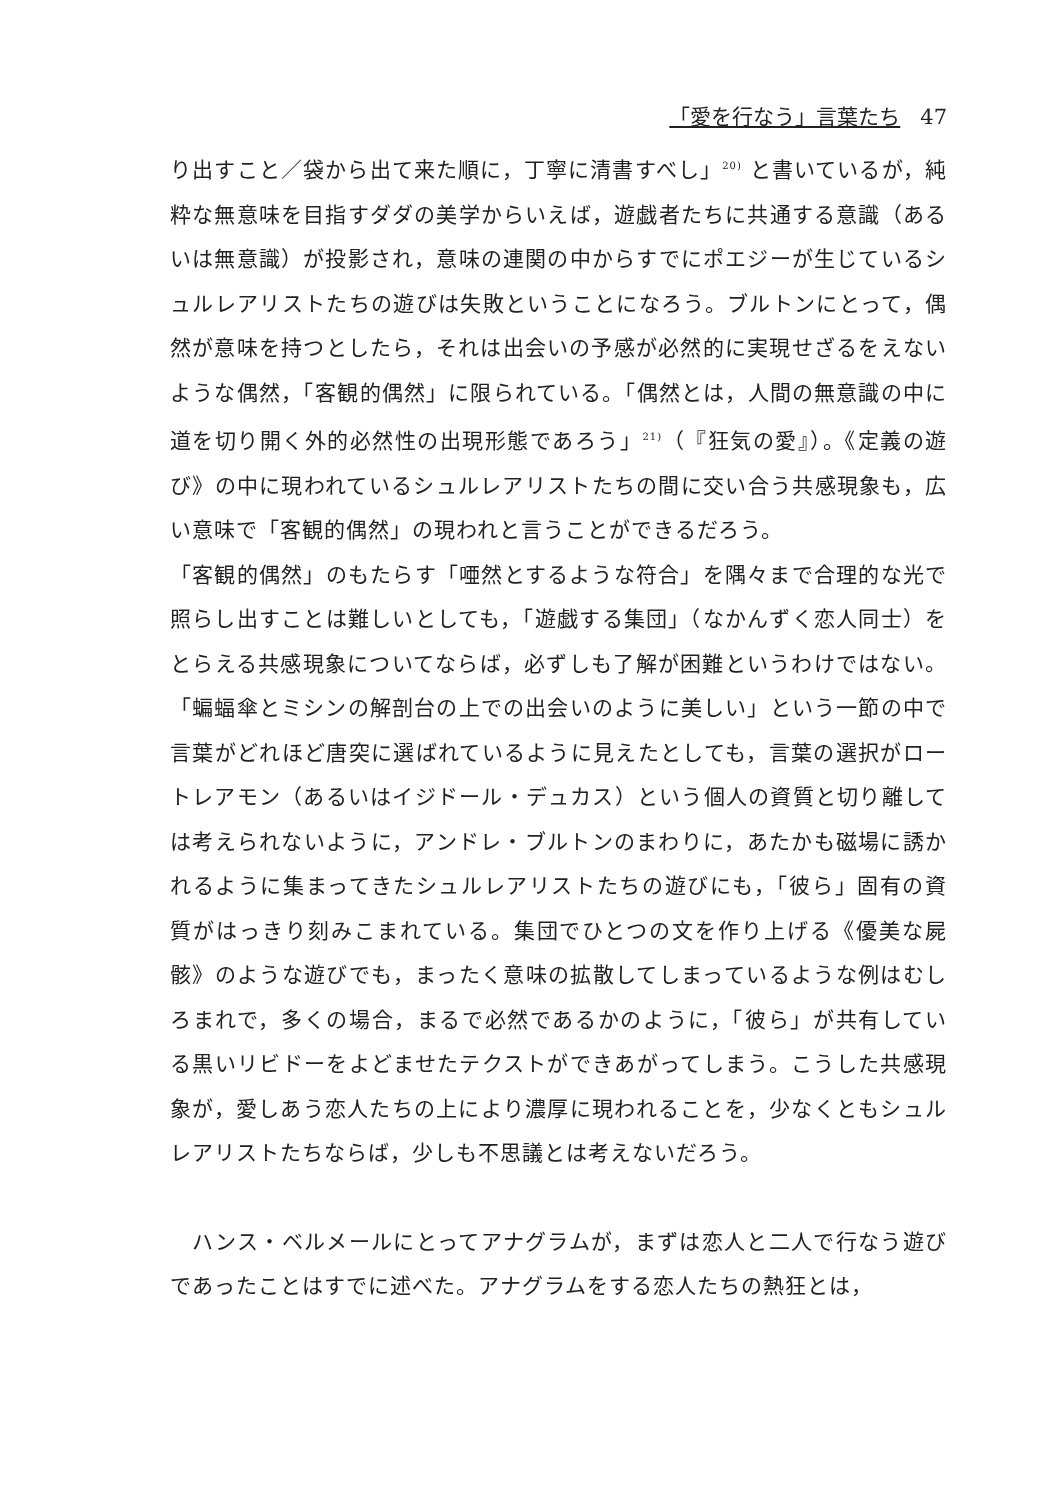「愛を行なう」言葉たち 47
り出すこと／袋から出て来た順に，丁寧に清書すべし」<sup>20)</sup> と書いているが，純粋な無意味を目指すダダの美学からいえば，遊戯者たちに共通する意識（あるいは無意識）が投影され，意味の連関の中からすでにポエジーが生じているシュルレアリストたちの遊びは失敗ということになろう。ブルトンにとって，偶然が意味を持つとしたら，それは出会いの予感が必然的に実現せざるをえないような偶然，「客観的偶然」に限られている。「偶然とは，人間の無意識の中に道を切り開く外的必然性の出現形態であろう」<sup>21)</sup>（『狂気の愛』）。《定義の遊び》の中に現われているシュルレアリストたちの間に交い合う共感現象も，広い意味で「客観的偶然」の現われと言うことができるだろう。
「客観的偶然」のもたらす「唖然とするような符合」を隅々まで合理的な光で照らし出すことは難しいとしても，「遊戯する集団」（なかんずく恋人同士）をとらえる共感現象についてならば，必ずしも了解が困難というわけではない。「蝙蝠傘とミシンの解剖台の上での出会いのように美しい」という一節の中で言葉がどれほど唐突に選ばれているように見えたとしても，言葉の選択がロートレアモン（あるいはイジドール・デュカス）という個人の資質と切り離しては考えられないように，アンドレ・ブルトンのまわりに，あたかも磁場に誘かれるように集まってきたシュルレアリストたちの遊びにも，「彼ら」固有の資質がはっきり刻みこまれている。集団でひとつの文を作り上げる《優美な屍骸》のような遊びでも，まったく意味の拡散してしまっているような例はむしろまれで，多くの場合，まるで必然であるかのように，「彼ら」が共有している黒いリビドーをよどませたテクストができあがってしまう。こうした共感現象が，愛しあう恋人たちの上により濃厚に現われることを，少なくともシュルレアリストたちならば，少しも不思議とは考えないだろう。
　ハンス・ベルメールにとってアナグラムが，まずは恋人と二人で行なう遊びであったことはすでに述べた。アナグラムをする恋人たちの熱狂とは，